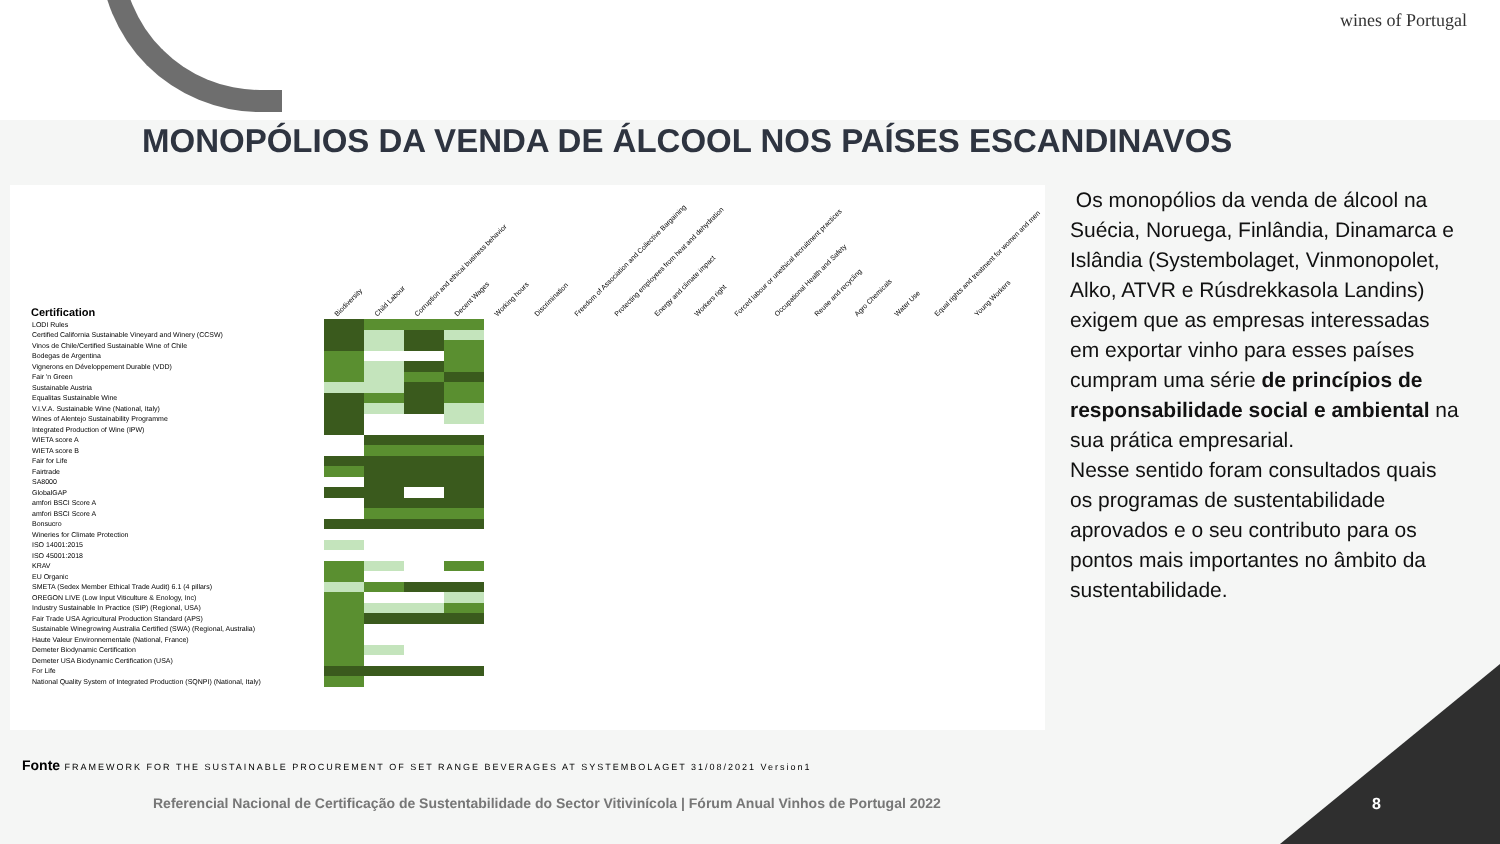wines of Portugal
MONOPÓLIOS DA VENDA DE ÁLCOOL NOS PAÍSES ESCANDINAVOS
Biodiversity Child Labour Corruption and ethical business behavior Decent Wages Working hours Discrimination Freedom of Association and Collective Bargaining Protecting employees from heat and dehydration Energy and climate impact Workers right Forced labour or unethical recruitment practices Occupational Health and Safety Reuse and recycling Agro Chemicals Water Use Equal rights and treatment for women and men Young Workers
| Certification | | | | |
| --- | --- | --- | --- | --- |
| LODI Rules | | | | |
| Certified California Sustainable Vineyard and Winery (CCSW) | | | | |
| Vinos de Chile/Certified Sustainable Wine of Chile | | | | |
| Bodegas de Argentina | | | | |
| Vignerons en Développement Durable (VDD) | | | | |
| Fair 'n Green | | | | |
| Sustainable Austria | | | | |
| Equalitas Sustainable Wine | | | | |
| V.I.V.A. Sustainable Wine (National, Italy) | | | | |
| Wines of Alentejo Sustainability Programme | | | | |
| Integrated Production of Wine (IPW) | | | | |
| WIETA score A | | | | |
| WIETA score B | | | | |
| Fair for Life | | | | |
| Fairtrade | | | | |
| SA8000 | | | | |
| GlobalGAP | | | | |
| amfori BSCI Score A | | | | |
| amfori BSCI Score A | | | | |
| Bonsucro | | | | |
| Wineries for Climate Protection | | | | |
| ISO 14001:2015 | | | | |
| ISO 45001:2018 | | | | |
| KRAV | | | | |
| EU Organic | | | | |
| SMETA (Sedex Member Ethical Trade Audit) 6.1 (4 pillars) | | | | |
| OREGON LIVE (Low Input Viticulture & Enology, Inc) | | | | |
| Industry Sustainable In Practice (SIP) (Regional, USA) | | | | |
| Fair Trade USA Agricultural Production Standard (APS) | | | | |
| Sustainable Winegrowing Australia Certified (SWA) (Regional, Australia) | | | | |
| Haute Valeur Environnementale (National, France) | | | | |
| Demeter Biodynamic Certification | | | | |
| Demeter USA Biodynamic Certification (USA) | | | | |
| For Life | | | | |
| National Quality System of Integrated Production (SQNPI) (National, Italy) | | | | |
Os monopólios da venda de álcool na Suécia, Noruega, Finlândia, Dinamarca e Islândia (Systembolaget, Vinmonopolet, Alko, ATVR e Rúsdrekkasola Landins) exigem que as empresas interessadas em exportar vinho para esses países cumpram uma série de princípios de responsabilidade social e ambiental na sua prática empresarial.
Nesse sentido foram consultados quais os programas de sustentabilidade aprovados e o seu contributo para os pontos mais importantes no âmbito da sustentabilidade.
Fonte FRAMEWORK FOR THE SUSTAINABLE PROCUREMENT OF SET RANGE BEVERAGES AT SYSTEMBOLAGET 31/08/2021 Version1
Referencial Nacional de Certificação de Sustentabilidade do Sector Vitivinícola | Fórum Anual Vinhos de Portugal 2022
8